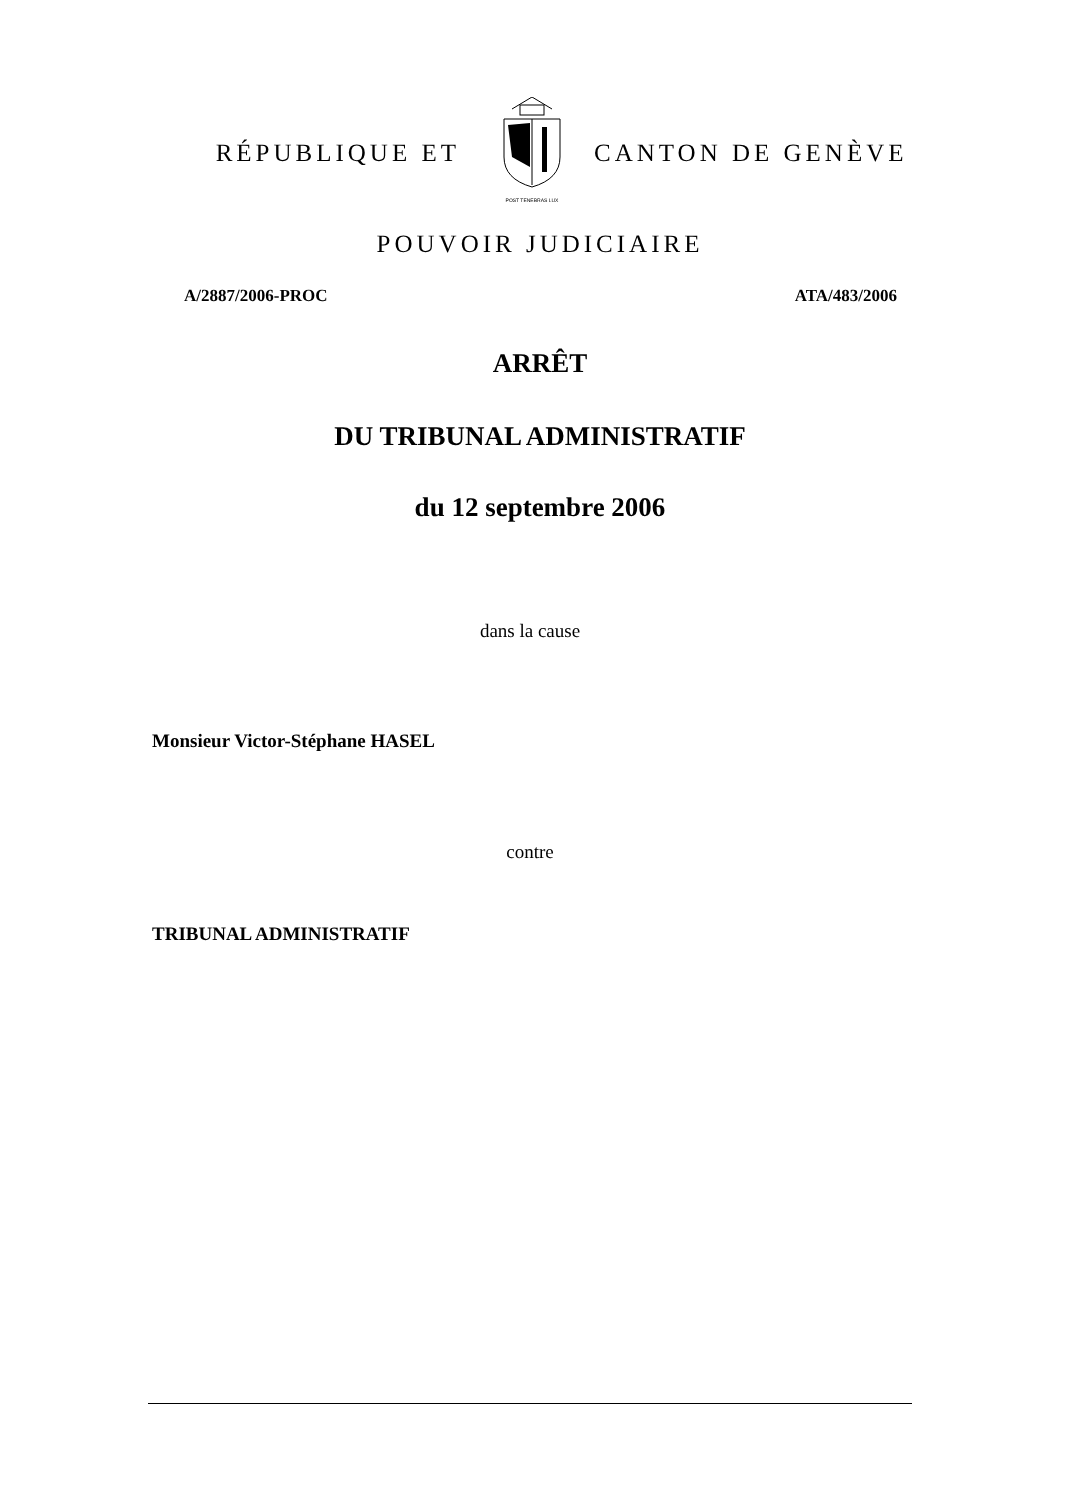RÉPUBLIQUE ET
POST TENEBRAS LUX
CANTON DE GENÈVE
POUVOIR JUDICIAIRE
A/2887/2006-PROC ATA/483/2006
ARRÊT
DU TRIBUNAL ADMINISTRATIF
du 12 septembre 2006
dans la cause
Monsieur Victor-Stéphane HASEL
contre
TRIBUNAL ADMINISTRATIF